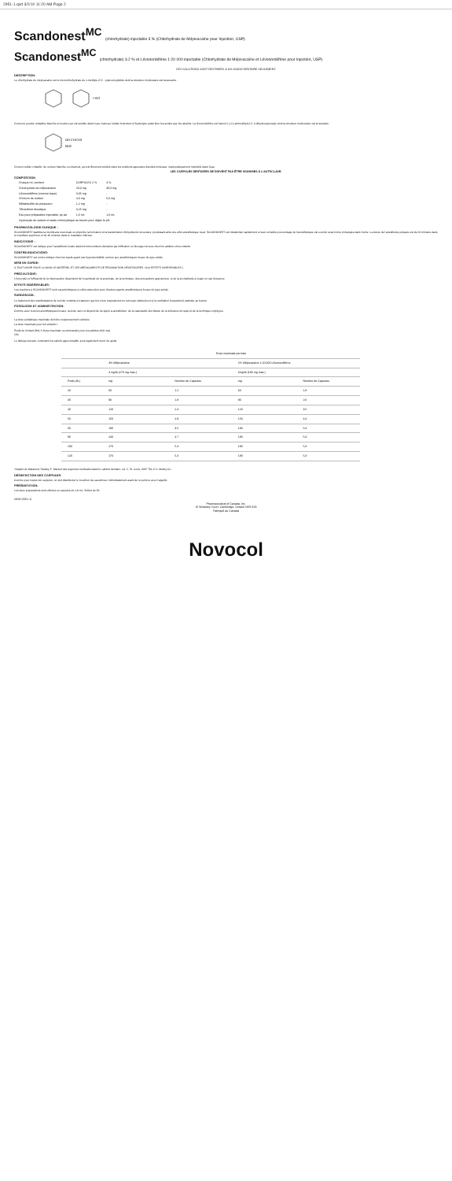2951-1.qxd 3/2/10 11:20 AM Page 2
Scandonest<sup>MC</sup> (chlorhydrate) injectable 3 % (Chlorhydrate de Mépivacaïne pour Injection, USP)
Scandonest<sup>MC</sup> (chlorhydrate) à 2 % et Lévonordéfrine 1:20 000 injectable (Chlorhydrate de Mépivacaïne et Lévonordéfrine pour Injection, USP)
CES SOLUTIONS SONT DESTINÉES À UN USAGE DENTAIRE SEULEMENT.
DESCRIPTION:
Le chlorhydrate de mépivacaïne est le monochlorhydrate de 1-méthyle-2',6' - pipécoloxylidide dont la structure moléculaire est la suivante :
• HCl
C'est une poudre cristalline blanche et inodore qui est soluble dans l'eau, mais qui résiste fortement à l'hydrolyse aussi bien les acides que les alcalins. La lévonordéfrine est l'alcool (–)-(1-aminoéthyle)-3, 4-dihydroxybenzyle dont la structure moléculaire est la suivante :
OH CHCH3
NH2
C'est un solide cristallin, de couleur blanche ou chamois, qui est librement soluble dans les solutions aqueuses d'acides minéraux, mais pratiquement insoluble dans l'eau.
LES CARPULES DENTAIRES NE DOIVENT PAS ÊTRE SOUMISES À L'AUTOCLAVE.
COMPOSITION
| Chaque mL contient | CARPULES 2 % | 3 % |
| --- | --- | --- |
| Chlorhydrate de mépivacaïne | 20,0 mg | 30,0 mg |
| Lévonordéfrine (comme base) | 0,05 mg | - |
| Chlorure de sodium | 4,0 mg | 6,0 mg |
| Métabisulfite de potassium | 1,2 mg | - |
| Tétracémet disodique | 0,25 mg | - |
| Eau pour préparation injectable, qs ad | 1,0 mL | 1,0 mL |
| Hydroxyde de sodium et acide chlorhydrique au besoin pour régler le pH. | | |
PHARMACOLOGIE CLINIQUE :
SCANDONEST stabilise la membrane neuronale et empêche la formation et la transmission d'impulsions nerveuses, produisant ainsi une effet anesthésique local. SCANDONEST est métabolisé rapidement et seul un faible pourcentage de l'anesthésique est excrété sous forme inchangée dans l'urine. La durée de l'anesthésie pulpaire est de 20 minutes dans le maxillaire supérieur et de 40 minutes dans le maxillaire inférieur.
INDICATIONS :
SCANDONEST est indiqué pour l'anesthésie locale dans les interventions dentaires par infiltration ou blocage nerveux chez les adultes et les enfants.
CONTRE-INDICATIONS:
SCANDONEST est contre-indiqué chez les sujets ayant une hypersensibilité connue aux anesthésiques locaux de type amide.
MISE EN GARDE:
IL FAUT AVOIR SOUS LA MAIN LE MATÉRIEL ET LES MÉDICAMENTS DE RÉANIMATION NÉCESSAIRES. (Voir EFFETS INDÉSIRABLES.)
PRÉCAUTIONS:
L'innocuité et l'efficacité de la mépivacaïne dépendent de l'exactitude de la posologie, de la technique, des précautions appropriées, et de la promptitude à réagir en cas d'urgence.
EFFETS INDÉSIRABLES:
Les réactions à SCANDONEST sont caractéristiques à celles associées avec d'autres agents anesthésiques locaux de type amide.
SURDOSAGE:
Le traitement des manifestations de toxicité consiste à s'assurer que les voies respiratoires ne sont pas obstruées et à la ventilation (respiration) assistée au besoin.
POSOLOGIE ET ADMINISTRATION:
Comme avec tous les anesthésiques locaux, la dose varie et dépend de la région à anesthésier, de la vascularité des tissus, de la tolérance du sujet et de la technique employée.
La dose pédiatrique maximale doit être soigneusement calculée.
La dose maximale pour les enfants =
Poids de l'enfant (lbs) X Dose maximale recommandée pour les adultes (400 mg)
150
Le tableau suivant, contenant les calculs approximatifs, peut également servir de guide.
| | Dose maximale permise | | | |
| --- | --- | --- | --- | --- |
| | 3% Mépivacaïne | | 2% Mépivacaïne 1:20,000 Lévonordéfrine | |
| | 3 mg/lb (270 mg max.) | | 3mg/lb (180 mg max.) | |
| Poids (lb.) | mg | Nombre de Capsules | mg | Nombre de Capsules |
| 20 | 60 | 1.2 | 60 | 1.8 |
| 30 | 90 | 1.8 | 90 | 2.6 |
| 40 | 120 | 2.3 | 120 | 3.5 |
| 50 | 150 | 2.9 | 150 | 4.4 |
| 60 | 180 | 3.5 | 180 | 5.3 |
| 80 | 240 | 4.7 | 180 | 5.3 |
| 100 | 270 | 5.3 | 180 | 5.3 |
| 120 | 270 | 5.3 | 180 | 5.3 |
*Adapté de Malamed, Stanley F: Manuel des urgences médicales dans le cabinet dentaire. ed. 2, St. Louis, 1987 The C.V. Mosby Co.
DÉSINFECTION DES CARPULES:
Comme pour toutes les carpules, on doit désinfecter le bouchon de caoutchouc immédiatement avant de le perforer avec l'aiguille.
PRÉSENTATION:
Les deux préparations sont offertes en carpules de 1,8 mL. Boîtes de 50.
09/09 (2951-1)
Pharmaceutical of Canada, Inc.
25 Wolseley Court, Cambridge, Ontario N1R 6X3
Fabriqué au Canada
Novocol